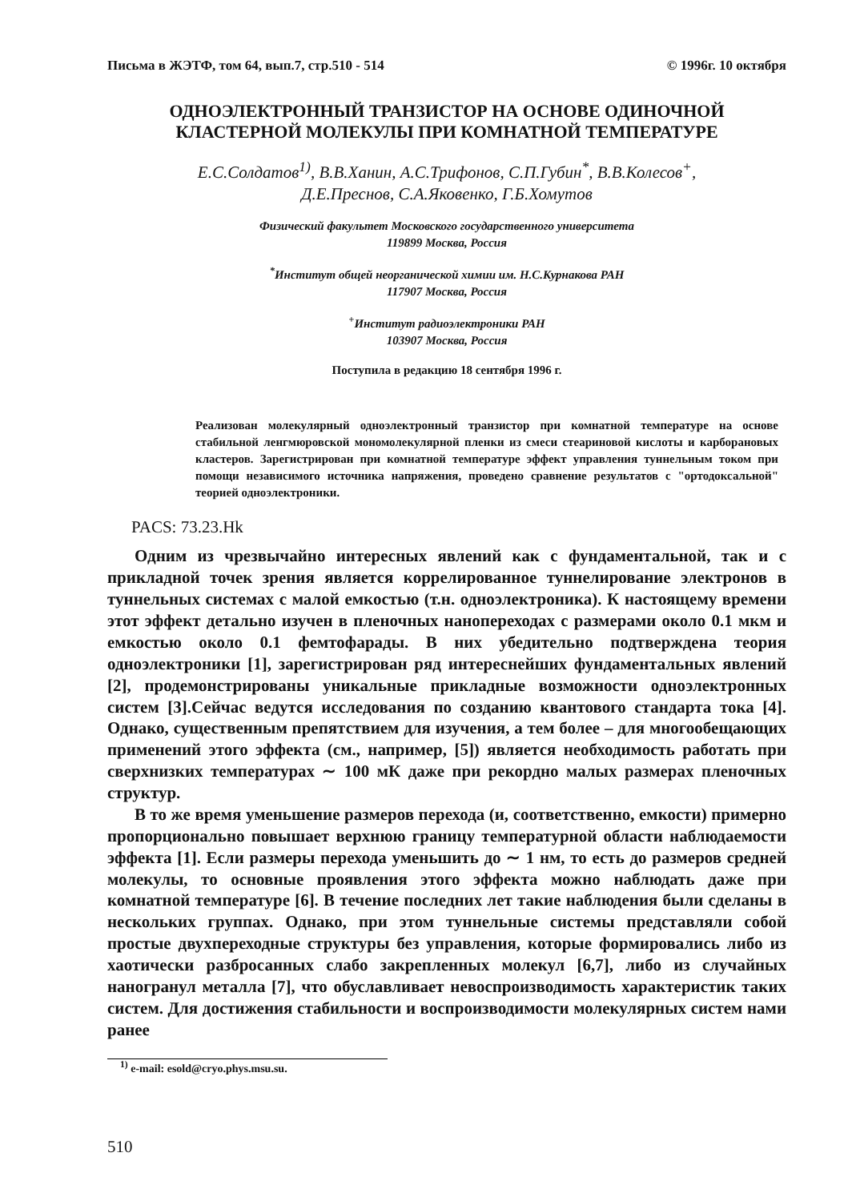Письма в ЖЭТФ, том 64, вып.7, стр.510 - 514 © 1996г. 10 октября
ОДНОЭЛЕКТРОННЫЙ ТРАНЗИСТОР НА ОСНОВЕ ОДИНОЧНОЙ
КЛАСТЕРНОЙ МОЛЕКУЛЫ ПРИ КОМНАТНОЙ ТЕМПЕРАТУРЕ
Е.С.Солдатов<sup>1)</sup>, В.В.Ханин, А.С.Трифонов, С.П.Губин<sup>*</sup>, В.В.Колесов<sup>+</sup>,
Д.Е.Преснов, С.А.Яковенко, Г.Б.Хомутов
Физический факультет Московского государственного университета
119899 Москва, Россия
<sup>*</sup> Институт общей неорганической химии им. Н.С.Курнакова РАН
117907 Москва, Россия
<sup>+</sup>Институт радиоэлектроники РАН
103907 Москва, Россия
Поступила в редакцию 18 сентября 1996 г.
Реализован молекулярный одноэлектронный транзистор при комнатной температуре на основе стабильной ленгмюровской мономолекулярной пленки из смеси стеариновой кислоты и карборановых кластеров. Зарегистрирован при комнатной температуре эффект управления туннельным током при помощи независимого источника напряжения, проведено сравнение результатов с "ортодоксальной" теорией одноэлектроники.
PACS: 73.23.Hk
Одним из чрезвычайно интересных явлений как с фундаментальной, так и с прикладной точек зрения является коррелированное туннелирование электронов в туннельных системах с малой емкостью (т.н. одноэлектроника). К настоящему времени этот эффект детально изучен в пленочных нанопереходах с размерами около 0.1 мкм и емкостью около 0.1 фемтофарады. В них убедительно подтверждена теория одноэлектроники [1], зарегистрирован ряд интереснейших фундаментальных явлений [2], продемонстрированы уникальные прикладные возможности одноэлектронных систем [3].Сейчас ведутся исследования по созданию квантового стандарта тока [4]. Однако, существенным препятствием для изучения, а тем более – для многообещающих применений этого эффекта (см., например, [5]) является необходимость работать при сверхнизких температурах ∼ 100 мК даже при рекордно малых размерах пленочных структур.
В то же время уменьшение размеров перехода (и, соответственно, емкости) примерно пропорционально повышает верхнюю границу температурной области наблюдаемости эффекта [1]. Если размеры перехода уменьшить до ∼ 1 нм, то есть до размеров средней молекулы, то основные проявления этого эффекта можно наблюдать даже при комнатной температуре [6]. В течение последних лет такие наблюдения были сделаны в нескольких группах. Однако, при этом туннельные системы представляли собой простые двухпереходные структуры без управления, которые формировались либо из хаотически разбросанных слабо закрепленных молекул [6,7], либо из случайных наногранул металла [7], что обуславливает невоспроизводимость характеристик таких систем. Для достижения стабильности и воспроизводимости молекулярных систем нами ранее
<sup>1)</sup> e-mail: esold@cryo.phys.msu.su.
510